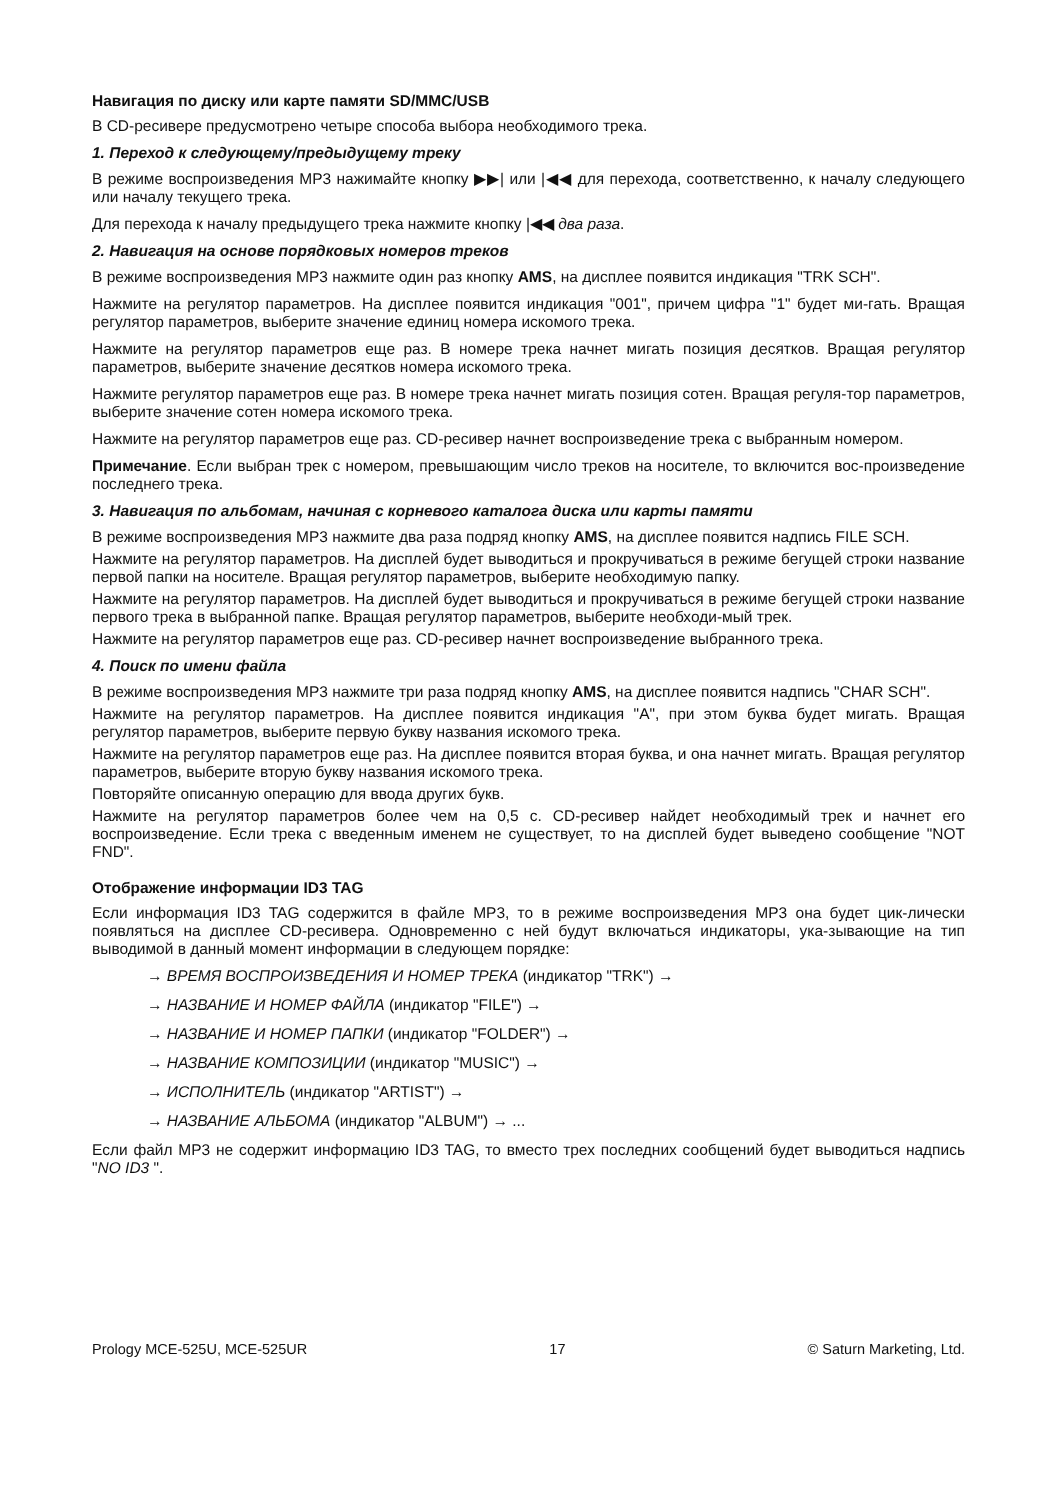Навигация по диску или карте памяти SD/MMC/USB
В CD-ресивере предусмотрено четыре способа выбора необходимого трека.
1. Переход к следующему/предыдущему треку
В режиме воспроизведения MP3 нажимайте кнопку ▶▶| или |◀◀ для перехода, соответственно, к началу следующего или началу текущего трека.
Для перехода к началу предыдущего трека нажмите кнопку |◀◀ два раза.
2. Навигация на основе порядковых номеров треков
В режиме воспроизведения MP3 нажмите один раз кнопку AMS, на дисплее появится индикация "TRK SCH".
Нажмите на регулятор параметров. На дисплее появится индикация "001", причем цифра "1" будет ми-гать. Вращая регулятор параметров, выберите значение единиц номера искомого трека.
Нажмите на регулятор параметров еще раз. В номере трека начнет мигать позиция десятков. Вращая регулятор параметров, выберите значение десятков номера искомого трека.
Нажмите регулятор параметров еще раз. В номере трека начнет мигать позиция сотен. Вращая регуля-тор параметров, выберите значение сотен номера искомого трека.
Нажмите на регулятор параметров еще раз. CD-ресивер начнет воспроизведение трека с выбранным номером.
Примечание. Если выбран трек с номером, превышающим число треков на носителе, то включится вос-произведение последнего трека.
3. Навигация по альбомам, начиная с корневого каталога диска или карты памяти
В режиме воспроизведения MP3 нажмите два раза подряд кнопку AMS, на дисплее появится надпись FILE SCH.
Нажмите на регулятор параметров. На дисплей будет выводиться и прокручиваться в режиме бегущей строки название первой папки на носителе. Вращая регулятор параметров, выберите необходимую папку.
Нажмите на регулятор параметров. На дисплей будет выводиться и прокручиваться в режиме бегущей строки название первого трека в выбранной папке. Вращая регулятор параметров, выберите необходи-мый трек.
Нажмите на регулятор параметров еще раз. CD-ресивер начнет воспроизведение выбранного трека.
4. Поиск по имени файла
В режиме воспроизведения MP3 нажмите три раза подряд кнопку AMS, на дисплее появится надпись "CHAR SCH".
Нажмите на регулятор параметров. На дисплее появится индикация "A", при этом буква будет мигать. Вращая регулятор параметров, выберите первую букву названия искомого трека.
Нажмите на регулятор параметров еще раз. На дисплее появится вторая буква, и она начнет мигать. Вращая регулятор параметров, выберите вторую букву названия искомого трека.
Повторяйте описанную операцию для ввода других букв.
Нажмите на регулятор параметров более чем на 0,5 с. CD-ресивер найдет необходимый трек и начнет его воспроизведение. Если трека с введенным именем не существует, то на дисплей будет выведено сообщение "NOT FND".
Отображение информации ID3 TAG
Если информация ID3 TAG содержится в файле MP3, то в режиме воспроизведения MP3 она будет цик-лически появляться на дисплее CD-ресивера. Одновременно с ней будут включаться индикаторы, ука-зывающие на тип выводимой в данный момент информации в следующем порядке:
→ ВРЕМЯ ВОСПРОИЗВЕДЕНИЯ И НОМЕР ТРЕКА (индикатор "TRK") →
→ НАЗВАНИЕ И НОМЕР ФАЙЛА (индикатор "FILE") →
→ НАЗВАНИЕ И НОМЕР ПАПКИ (индикатор "FOLDER") →
→ НАЗВАНИЕ КОМПОЗИЦИИ (индикатор "MUSIC") →
→ ИСПОЛНИТЕЛЬ (индикатор "ARTIST") →
→ НАЗВАНИЕ АЛЬБОМА (индикатор "ALBUM") → ...
Если файл MP3 не содержит информацию ID3 TAG, то вместо трех последних сообщений будет выводиться надпись "NO ID3 ".
Prology MCE-525U, MCE-525UR 17 © Saturn Marketing, Ltd.